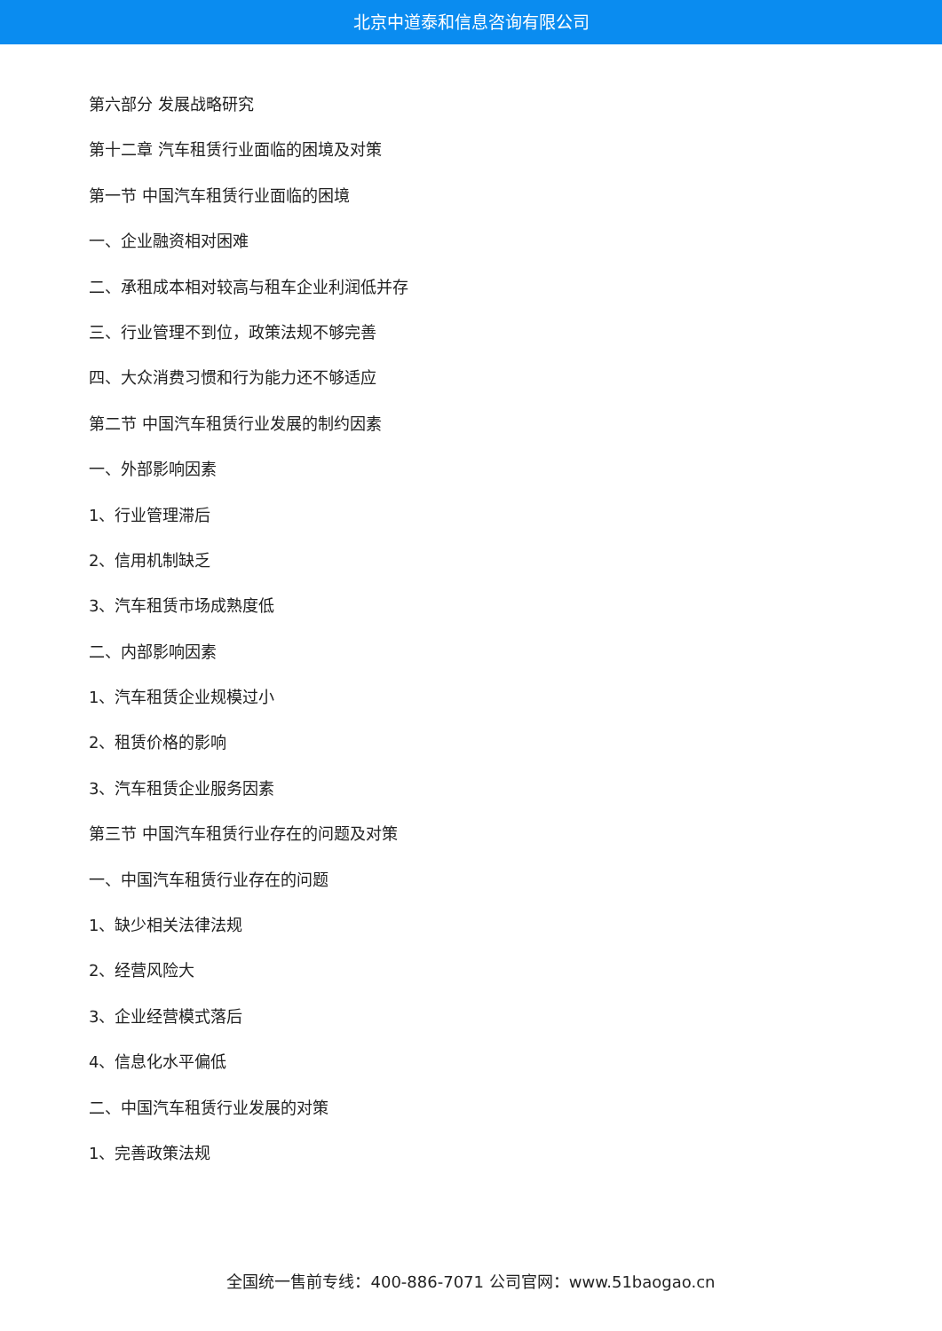北京中道泰和信息咨询有限公司
第六部分 发展战略研究
第十二章 汽车租赁行业面临的困境及对策
第一节 中国汽车租赁行业面临的困境
一、企业融资相对困难
二、承租成本相对较高与租车企业利润低并存
三、行业管理不到位，政策法规不够完善
四、大众消费习惯和行为能力还不够适应
第二节 中国汽车租赁行业发展的制约因素
一、外部影响因素
1、行业管理滞后
2、信用机制缺乏
3、汽车租赁市场成熟度低
二、内部影响因素
1、汽车租赁企业规模过小
2、租赁价格的影响
3、汽车租赁企业服务因素
第三节 中国汽车租赁行业存在的问题及对策
一、中国汽车租赁行业存在的问题
1、缺少相关法律法规
2、经营风险大
3、企业经营模式落后
4、信息化水平偏低
二、中国汽车租赁行业发展的对策
1、完善政策法规
全国统一售前专线：400-886-7071 公司官网：www.51baogao.cn